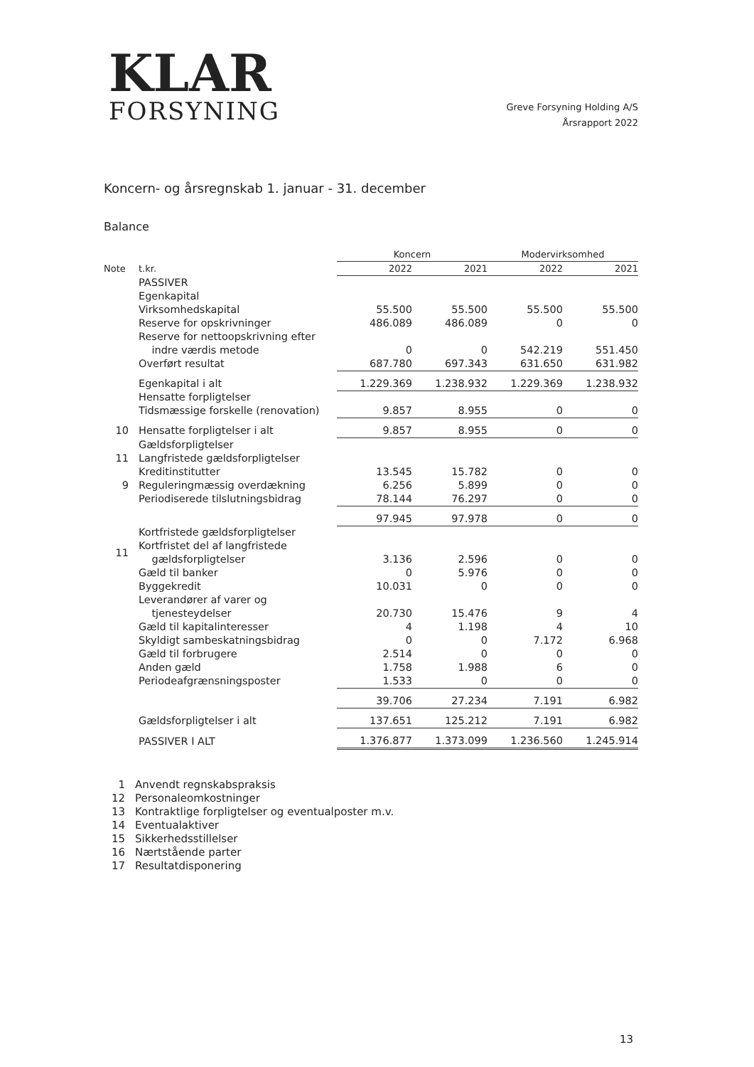KLAR
FORSYNING
Greve Forsyning Holding A/S
Årsrapport 2022
Koncern- og årsregnskab 1. januar - 31. december
Balance
| | | Koncern | | Modervirksomhed | |
| --- | --- | --- | --- | --- | --- |
| Note | t.kr. | 2022 | 2021 | 2022 | 2021 |
| | PASSIVER | | | | |
| | Egenkapital | | | | |
| | Virksomhedskapital | 55.500 | 55.500 | 55.500 | 55.500 |
| | Reserve for opskrivninger | 486.089 | 486.089 | 0 | 0 |
| | Reserve for nettoopskrivning efter indre værdis metode | 0 | 0 | 542.219 | 551.450 |
| | Overført resultat | 687.780 | 697.343 | 631.650 | 631.982 |
| | Egenkapital i alt | 1.229.369 | 1.238.932 | 1.229.369 | 1.238.932 |
| | Hensatte forpligtelser | | | | |
| | Tidsmæssige forskelle (renovation) | 9.857 | 8.955 | 0 | 0 |
| 10 | Hensatte forpligtelser i alt | 9.857 | 8.955 | 0 | 0 |
| | Gældsforpligtelser | | | | |
| 11 | Langfristede gældsforpligtelser | | | | |
| | Kreditinstitutter | 13.545 | 15.782 | 0 | 0 |
| 9 | Reguleringmæssig overdækning | 6.256 | 5.899 | 0 | 0 |
| | Periodiserede tilslutningsbidrag | 78.144 | 76.297 | 0 | 0 |
| | | 97.945 | 97.978 | 0 | 0 |
| | Kortfristede gældsforpligtelser | | | | |
| 11 | Kortfristet del af langfristede gældsforpligtelser | 3.136 | 2.596 | 0 | 0 |
| | Gæld til banker | 0 | 5.976 | 0 | 0 |
| | Byggekredit | 10.031 | 0 | 0 | 0 |
| | Leverandører af varer og tjenesteydelser | 20.730 | 15.476 | 9 | 4 |
| | Gæld til kapitalinteresser | 4 | 1.198 | 4 | 10 |
| | Skyldigt sambeskatningsbidrag | 0 | 0 | 7.172 | 6.968 |
| | Gæld til forbrugere | 2.514 | 0 | 0 | 0 |
| | Anden gæld | 1.758 | 1.988 | 6 | 0 |
| | Periodeafgrænsningsposter | 1.533 | 0 | 0 | 0 |
| | | 39.706 | 27.234 | 7.191 | 6.982 |
| | Gældsforpligtelser i alt | 137.651 | 125.212 | 7.191 | 6.982 |
| | PASSIVER I ALT | 1.376.877 | 1.373.099 | 1.236.560 | 1.245.914 |
1 Anvendt regnskabspraksis
12 Personaleomkostninger
13 Kontraktlige forpligtelser og eventualposter m.v.
14 Eventualaktiver
15 Sikkerhedsstillelser
16 Nærtstående parter
17 Resultatdisponering
13